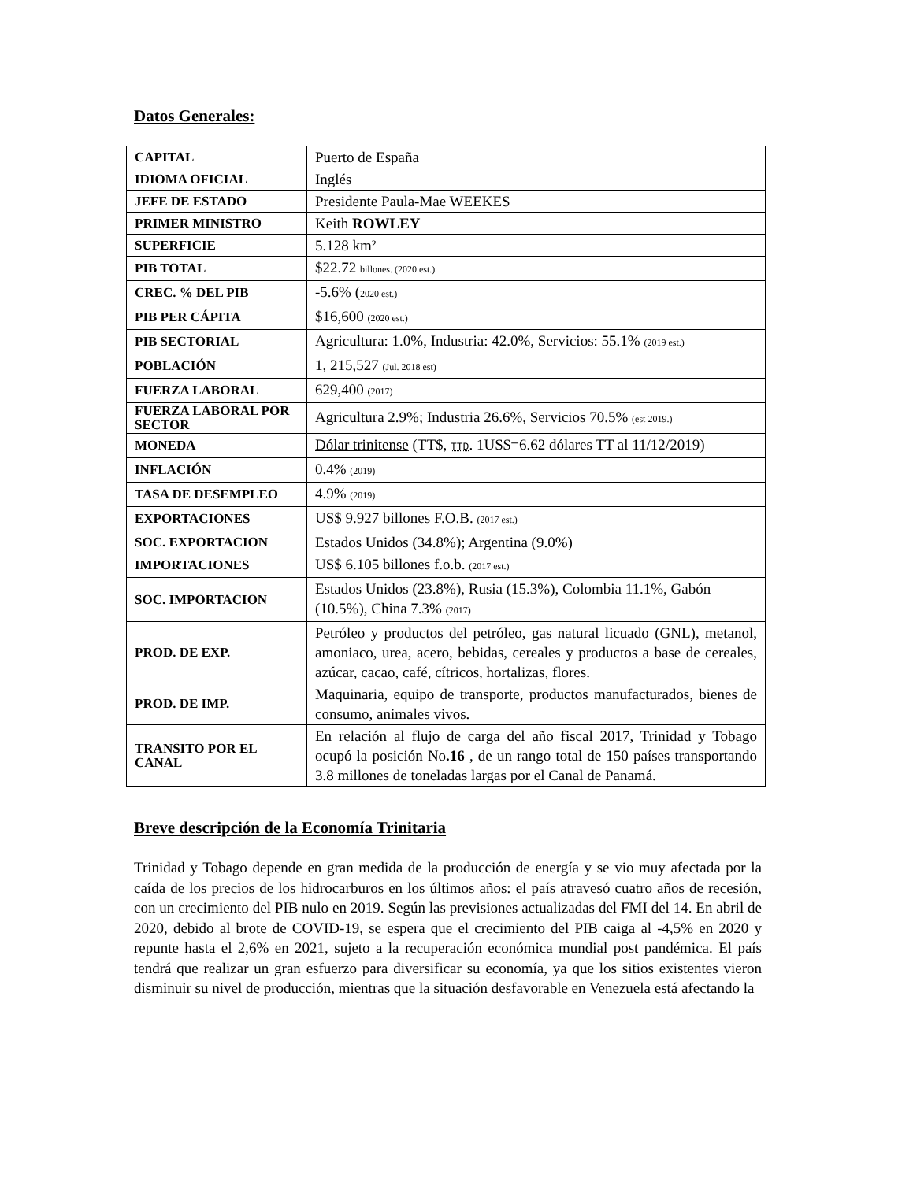Datos Generales:
| CAPITAL | Puerto de España |
| IDIOMA OFICIAL | Inglés |
| JEFE DE ESTADO | Presidente Paula-Mae WEEKES |
| PRIMER MINISTRO | Keith ROWLEY |
| SUPERFICIE | 5.128 km² |
| PIB TOTAL | $22.72 billones. (2020 est.) |
| CREC. % DEL PIB | -5.6% ( 2020 est.) |
| PIB PER CÁPITA | $16,600 (2020 est.) |
| PIB SECTORIAL | Agricultura: 1.0%, Industria: 42.0%, Servicios: 55.1% (2019 est.) |
| POBLACIÓN | 1, 215,527 (Jul. 2018 est) |
| FUERZA LABORAL | 629,400 (2017) |
| FUERZA LABORAL POR SECTOR | Agricultura 2.9%; Industria 26.6%, Servicios 70.5% (est 2019.) |
| MONEDA | Dólar trinitense (TT$, TTD . 1US$=6.62 dólares TT al 11/12/2019) |
| INFLACIÓN | 0.4% (2019) |
| TASA DE DESEMPLEO | 4.9% (2019) |
| EXPORTACIONES | US$ 9.927 billones F.O.B. (2017 est.) |
| SOC. EXPORTACION | Estados Unidos (34.8%); Argentina (9.0%) |
| IMPORTACIONES | US$ 6.105 billones f.o.b. (2017 est.) |
| SOC. IMPORTACION | Estados Unidos (23.8%), Rusia (15.3%), Colombia 11.1%, Gabón (10.5%), China 7.3% (2017) |
| PROD. DE EXP. | Petróleo y productos del petróleo, gas natural licuado (GNL), metanol, amoniaco, urea, acero, bebidas, cereales y productos a base de cereales, azúcar, cacao, café, cítricos, hortalizas, flores. |
| PROD. DE IMP. | Maquinaria, equipo de transporte, productos manufacturados, bienes de consumo, animales vivos. |
| TRANSITO POR EL CANAL | En relación al flujo de carga del año fiscal 2017, Trinidad y Tobago ocupó la posición No .16 , de un rango total de 150 países transportando 3.8 millones de toneladas largas por el Canal de Panamá. |
Breve descripción de la Economía Trinitaria
Trinidad y Tobago depende en gran medida de la producción de energía y se vio muy afectada por la caída de los precios de los hidrocarburos en los últimos años: el país atravesó cuatro años de recesión, con un crecimiento del PIB nulo en 2019. Según las previsiones actualizadas del FMI del 14. En abril de 2020, debido al brote de COVID-19, se espera que el crecimiento del PIB caiga al -4,5% en 2020 y repunte hasta el 2,6% en 2021, sujeto a la recuperación económica mundial post pandémica. El país tendrá que realizar un gran esfuerzo para diversificar su economía, ya que los sitios existentes vieron disminuir su nivel de producción, mientras que la situación desfavorable en Venezuela está afectando la